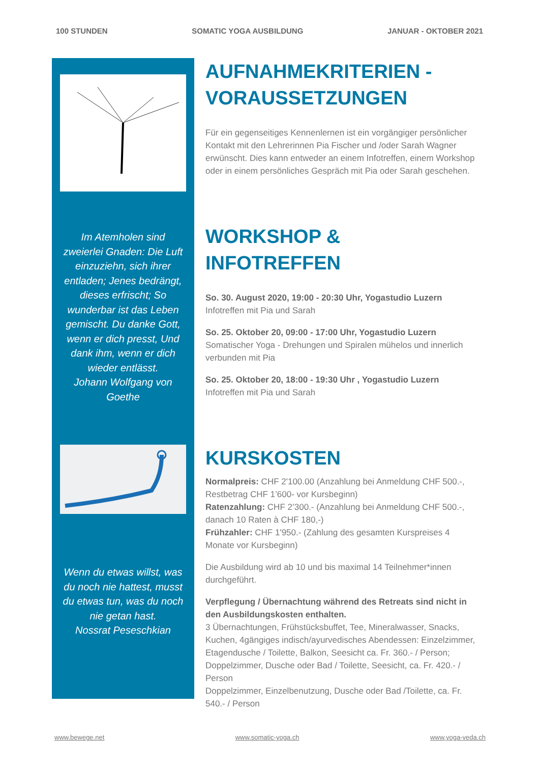100 STUNDEN SOMATIC YOGA AUSBILDUNG JANUAR - OKTOBER 2021
Im Atemholen sind zweierlei Gnaden: Die Luft einzuziehn, sich ihrer entladen; Jenes bedrängt, dieses erfrischt; So wunderbar ist das Leben gemischt. Du danke Gott, wenn er dich presst, Und dank ihm, wenn er dich wieder entlässt.
Johann Wolfgang von Goethe
Wenn du etwas willst, was du noch nie hattest, musst du etwas tun, was du noch nie getan hast.
Nossrat Peseschkian
AUFNAHMEKRITERIEN - VORAUSSETZUNGEN
Für ein gegenseitiges Kennenlernen ist ein vorgängiger persönlicher Kontakt mit den Lehrerinnen Pia Fischer und /oder Sarah Wagner erwünscht. Dies kann entweder an einem Infotreffen, einem Workshop oder in einem persönliches Gespräch mit Pia oder Sarah geschehen.
WORKSHOP & INFOTREFFEN
So. 30. August 2020, 19:00 - 20:30 Uhr, Yogastudio Luzern
Infotreffen mit Pia und Sarah
So. 25. Oktober 20, 09:00 - 17:00 Uhr, Yogastudio Luzern
Somatischer Yoga - Drehungen und Spiralen mühelos und innerlich verbunden mit Pia
So. 25. Oktober 20, 18:00 - 19:30 Uhr , Yogastudio Luzern
Infotreffen mit Pia und Sarah
KURSKOSTEN
Normalpreis: CHF 2'100.00 (Anzahlung bei Anmeldung CHF 500.-, Restbetrag CHF 1’600- vor Kursbeginn)
Ratenzahlung: CHF 2’300.- (Anzahlung bei Anmeldung CHF 500.-, danach 10 Raten à CHF 180,-)
Frühzahler: CHF 1'950.- (Zahlung des gesamten Kurspreises 4 Monate vor Kursbeginn)
Die Ausbildung wird ab 10 und bis maximal 14 Teilnehmer*innen durchgeführt.
Verpflegung / Übernachtung während des Retreats sind nicht in den Ausbildungskosten enthalten.
3 Übernachtungen, Frühstücksbuffet, Tee, Mineralwasser, Snacks, Kuchen, 4gängiges indisch/ayurvedisches Abendessen: Einzelzimmer, Etagendusche / Toilette, Balkon, Seesicht ca. Fr. 360.- / Person; Doppelzimmer, Dusche oder Bad / Toilette, Seesicht, ca. Fr. 420.- / Person
Doppelzimmer, Einzelbenutzung, Dusche oder Bad /Toilette, ca. Fr. 540.- / Person
www.bewege.net www.somatic-yoga.ch www.yoga-veda.ch